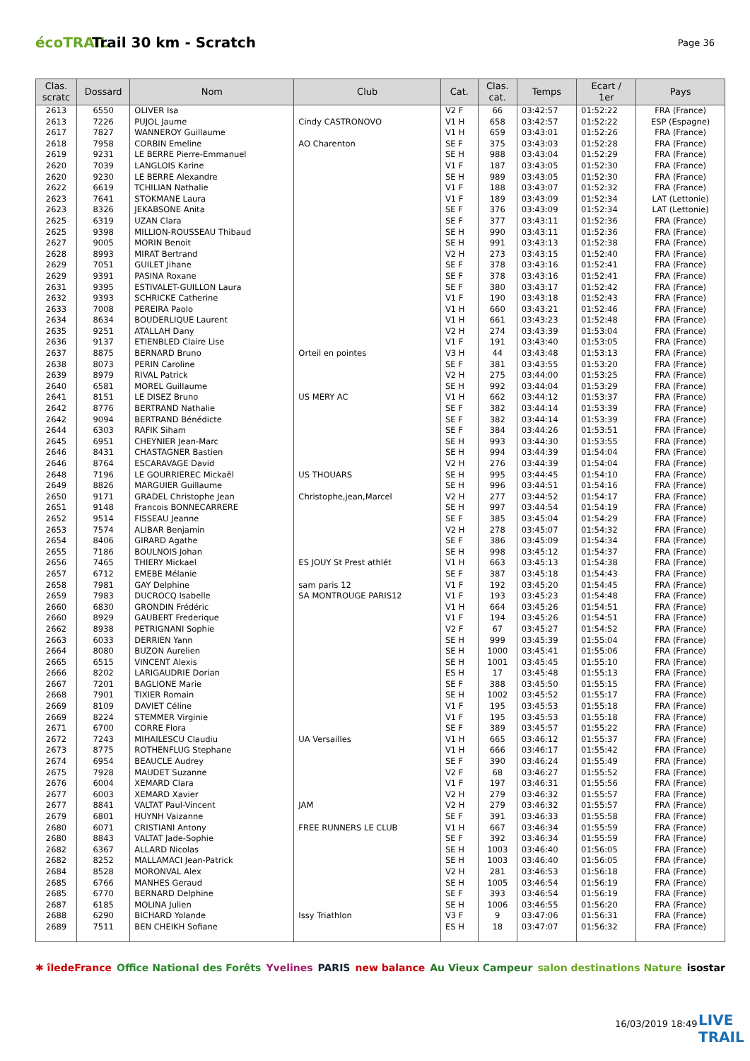écoTRAIL
Trail 30 km - Scratch
Page 36
| Clas. scratc | Dossard | Nom | Club | Cat. | Clas. cat. | Temps | Ecart / 1er | Pays |
| --- | --- | --- | --- | --- | --- | --- | --- | --- |
| 2613 | 6550 | OLIVER Isa | | V2 F | 66 | 03:42:57 | 01:52:22 | FRA (France) |
| 2613 | 7226 | PUJOL Jaume | Cindy CASTRONOVO | V1 H | 658 | 03:42:57 | 01:52:22 | ESP (Espagne) |
| 2617 | 7827 | WANNEROY Guillaume | | V1 H | 659 | 03:43:01 | 01:52:26 | FRA (France) |
| 2618 | 7958 | CORBIN Emeline | AO Charenton | SE F | 375 | 03:43:03 | 01:52:28 | FRA (France) |
| 2619 | 9231 | LE BERRE Pierre-Emmanuel | | SE H | 988 | 03:43:04 | 01:52:29 | FRA (France) |
| 2620 | 7039 | LANGLOIS Karine | | V1 F | 187 | 03:43:05 | 01:52:30 | FRA (France) |
| 2620 | 9230 | LE BERRE Alexandre | | SE H | 989 | 03:43:05 | 01:52:30 | FRA (France) |
| 2622 | 6619 | TCHILIAN Nathalie | | V1 F | 188 | 03:43:07 | 01:52:32 | FRA (France) |
| 2623 | 7641 | STOKMANE Laura | | V1 F | 189 | 03:43:09 | 01:52:34 | LAT (Lettonie) |
| 2623 | 8326 | JEKABSONE Anita | | SE F | 376 | 03:43:09 | 01:52:34 | LAT (Lettonie) |
| 2625 | 6319 | UZAN Clara | | SE F | 377 | 03:43:11 | 01:52:36 | FRA (France) |
| 2625 | 9398 | MILLION-ROUSSEAU Thibaud | | SE H | 990 | 03:43:11 | 01:52:36 | FRA (France) |
| 2627 | 9005 | MORIN Benoit | | SE H | 991 | 03:43:13 | 01:52:38 | FRA (France) |
| 2628 | 8993 | MIRAT Bertrand | | V2 H | 273 | 03:43:15 | 01:52:40 | FRA (France) |
| 2629 | 7051 | GUILET Jihane | | SE F | 378 | 03:43:16 | 01:52:41 | FRA (France) |
| 2629 | 9391 | PASINA Roxane | | SE F | 378 | 03:43:16 | 01:52:41 | FRA (France) |
| 2631 | 9395 | ESTIVALET-GUILLON Laura | | SE F | 380 | 03:43:17 | 01:52:42 | FRA (France) |
| 2632 | 9393 | SCHRICKE Catherine | | V1 F | 190 | 03:43:18 | 01:52:43 | FRA (France) |
| 2633 | 7008 | PEREIRA Paolo | | V1 H | 660 | 03:43:21 | 01:52:46 | FRA (France) |
| 2634 | 8634 | BOUDERLIQUE Laurent | | V1 H | 661 | 03:43:23 | 01:52:48 | FRA (France) |
| 2635 | 9251 | ATALLAH Dany | | V2 H | 274 | 03:43:39 | 01:53:04 | FRA (France) |
| 2636 | 9137 | ETIENBLED Claire Lise | | V1 F | 191 | 03:43:40 | 01:53:05 | FRA (France) |
| 2637 | 8875 | BERNARD Bruno | Orteil en pointes | V3 H | 44 | 03:43:48 | 01:53:13 | FRA (France) |
| 2638 | 8073 | PERIN Caroline | | SE F | 381 | 03:43:55 | 01:53:20 | FRA (France) |
| 2639 | 8979 | RIVAL Patrick | | V2 H | 275 | 03:44:00 | 01:53:25 | FRA (France) |
| 2640 | 6581 | MOREL Guillaume | | SE H | 992 | 03:44:04 | 01:53:29 | FRA (France) |
| 2641 | 8151 | LE DISEZ Bruno | US MERY AC | V1 H | 662 | 03:44:12 | 01:53:37 | FRA (France) |
| 2642 | 8776 | BERTRAND Nathalie | | SE F | 382 | 03:44:14 | 01:53:39 | FRA (France) |
| 2642 | 9094 | BERTRAND Bénédicte | | SE F | 382 | 03:44:14 | 01:53:39 | FRA (France) |
| 2644 | 6303 | RAFIK Siham | | SE F | 384 | 03:44:26 | 01:53:51 | FRA (France) |
| 2645 | 6951 | CHEYNIER Jean-Marc | | SE H | 993 | 03:44:30 | 01:53:55 | FRA (France) |
| 2646 | 8431 | CHASTAGNER Bastien | | SE H | 994 | 03:44:39 | 01:54:04 | FRA (France) |
| 2646 | 8764 | ESCARAVAGE David | | V2 H | 276 | 03:44:39 | 01:54:04 | FRA (France) |
| 2648 | 7196 | LE GOURRIEREC Mickaël | US THOUARS | SE H | 995 | 03:44:45 | 01:54:10 | FRA (France) |
| 2649 | 8826 | MARGUIER Guillaume | | SE H | 996 | 03:44:51 | 01:54:16 | FRA (France) |
| 2650 | 9171 | GRADEL Christophe Jean | Christophe,jean,Marcel | V2 H | 277 | 03:44:52 | 01:54:17 | FRA (France) |
| 2651 | 9148 | Francois BONNECARRERE | | SE H | 997 | 03:44:54 | 01:54:19 | FRA (France) |
| 2652 | 9514 | FISSEAU Jeanne | | SE F | 385 | 03:45:04 | 01:54:29 | FRA (France) |
| 2653 | 7574 | ALIBAR Benjamin | | V2 H | 278 | 03:45:07 | 01:54:32 | FRA (France) |
| 2654 | 8406 | GIRARD Agathe | | SE F | 386 | 03:45:09 | 01:54:34 | FRA (France) |
| 2655 | 7186 | BOULNOIS Johan | | SE H | 998 | 03:45:12 | 01:54:37 | FRA (France) |
| 2656 | 7465 | THIERY Mickael | ES JOUY St Prest athlét | V1 H | 663 | 03:45:13 | 01:54:38 | FRA (France) |
| 2657 | 6712 | EMEBE Mélanie | | SE F | 387 | 03:45:18 | 01:54:43 | FRA (France) |
| 2658 | 7981 | GAY Delphine | sam paris 12 | V1 F | 192 | 03:45:20 | 01:54:45 | FRA (France) |
| 2659 | 7983 | DUCROCQ Isabelle | SA MONTROUGE PARIS12 | V1 F | 193 | 03:45:23 | 01:54:48 | FRA (France) |
| 2660 | 6830 | GRONDIN Frédéric | | V1 H | 664 | 03:45:26 | 01:54:51 | FRA (France) |
| 2660 | 8929 | GAUBERT Frederique | | V1 F | 194 | 03:45:26 | 01:54:51 | FRA (France) |
| 2662 | 8938 | PETRIGNANI Sophie | | V2 F | 67 | 03:45:27 | 01:54:52 | FRA (France) |
| 2663 | 6033 | DERRIEN Yann | | SE H | 999 | 03:45:39 | 01:55:04 | FRA (France) |
| 2664 | 8080 | BUZON Aurelien | | SE H | 1000 | 03:45:41 | 01:55:06 | FRA (France) |
| 2665 | 6515 | VINCENT Alexis | | SE H | 1001 | 03:45:45 | 01:55:10 | FRA (France) |
| 2666 | 8202 | LARIGAUDRIE Dorian | | ES H | 17 | 03:45:48 | 01:55:13 | FRA (France) |
| 2667 | 7201 | BAGLIONE Marie | | SE F | 388 | 03:45:50 | 01:55:15 | FRA (France) |
| 2668 | 7901 | TIXIER Romain | | SE H | 1002 | 03:45:52 | 01:55:17 | FRA (France) |
| 2669 | 8109 | DAVIET Céline | | V1 F | 195 | 03:45:53 | 01:55:18 | FRA (France) |
| 2669 | 8224 | STEMMER Virginie | | V1 F | 195 | 03:45:53 | 01:55:18 | FRA (France) |
| 2671 | 6700 | CORRE Flora | | SE F | 389 | 03:45:57 | 01:55:22 | FRA (France) |
| 2672 | 7243 | MIHAILESCU Claudiu | UA Versailles | V1 H | 665 | 03:46:12 | 01:55:37 | FRA (France) |
| 2673 | 8775 | ROTHENFLUG Stephane | | V1 H | 666 | 03:46:17 | 01:55:42 | FRA (France) |
| 2674 | 6954 | BEAUCLE Audrey | | SE F | 390 | 03:46:24 | 01:55:49 | FRA (France) |
| 2675 | 7928 | MAUDET Suzanne | | V2 F | 68 | 03:46:27 | 01:55:52 | FRA (France) |
| 2676 | 6004 | XEMARD Clara | | V1 F | 197 | 03:46:31 | 01:55:56 | FRA (France) |
| 2677 | 6003 | XEMARD Xavier | | V2 H | 279 | 03:46:32 | 01:55:57 | FRA (France) |
| 2677 | 8841 | VALTAT Paul-Vincent | JAM | V2 H | 279 | 03:46:32 | 01:55:57 | FRA (France) |
| 2679 | 6801 | HUYNH Vaizanne | | SE F | 391 | 03:46:33 | 01:55:58 | FRA (France) |
| 2680 | 6071 | CRISTIANI Antony | FREE RUNNERS LE CLUB | V1 H | 667 | 03:46:34 | 01:55:59 | FRA (France) |
| 2680 | 8843 | VALTAT Jade-Sophie | | SE F | 392 | 03:46:34 | 01:55:59 | FRA (France) |
| 2682 | 6367 | ALLARD Nicolas | | SE H | 1003 | 03:46:40 | 01:56:05 | FRA (France) |
| 2682 | 8252 | MALLAMACI Jean-Patrick | | SE H | 1003 | 03:46:40 | 01:56:05 | FRA (France) |
| 2684 | 8528 | MORONVAL Alex | | V2 H | 281 | 03:46:53 | 01:56:18 | FRA (France) |
| 2685 | 6766 | MANHES Geraud | | SE H | 1005 | 03:46:54 | 01:56:19 | FRA (France) |
| 2685 | 6770 | BERNARD Delphine | | SE F | 393 | 03:46:54 | 01:56:19 | FRA (France) |
| 2687 | 6185 | MOLINA Julien | | SE H | 1006 | 03:46:55 | 01:56:20 | FRA (France) |
| 2688 | 6290 | BICHARD Yolande | Issy Triathlon | V3 F | 9 | 03:47:06 | 01:56:31 | FRA (France) |
| 2689 | 7511 | BEN CHEIKH Sofiane | | ES H | 18 | 03:47:07 | 01:56:32 | FRA (France) |
✱ îledeFrance Office National des Forêts Yvelines PARIS new balance Au Vieux Campeur salon destinations Nature isostar
16/03/2019 18:49
LIVE
TRAIL